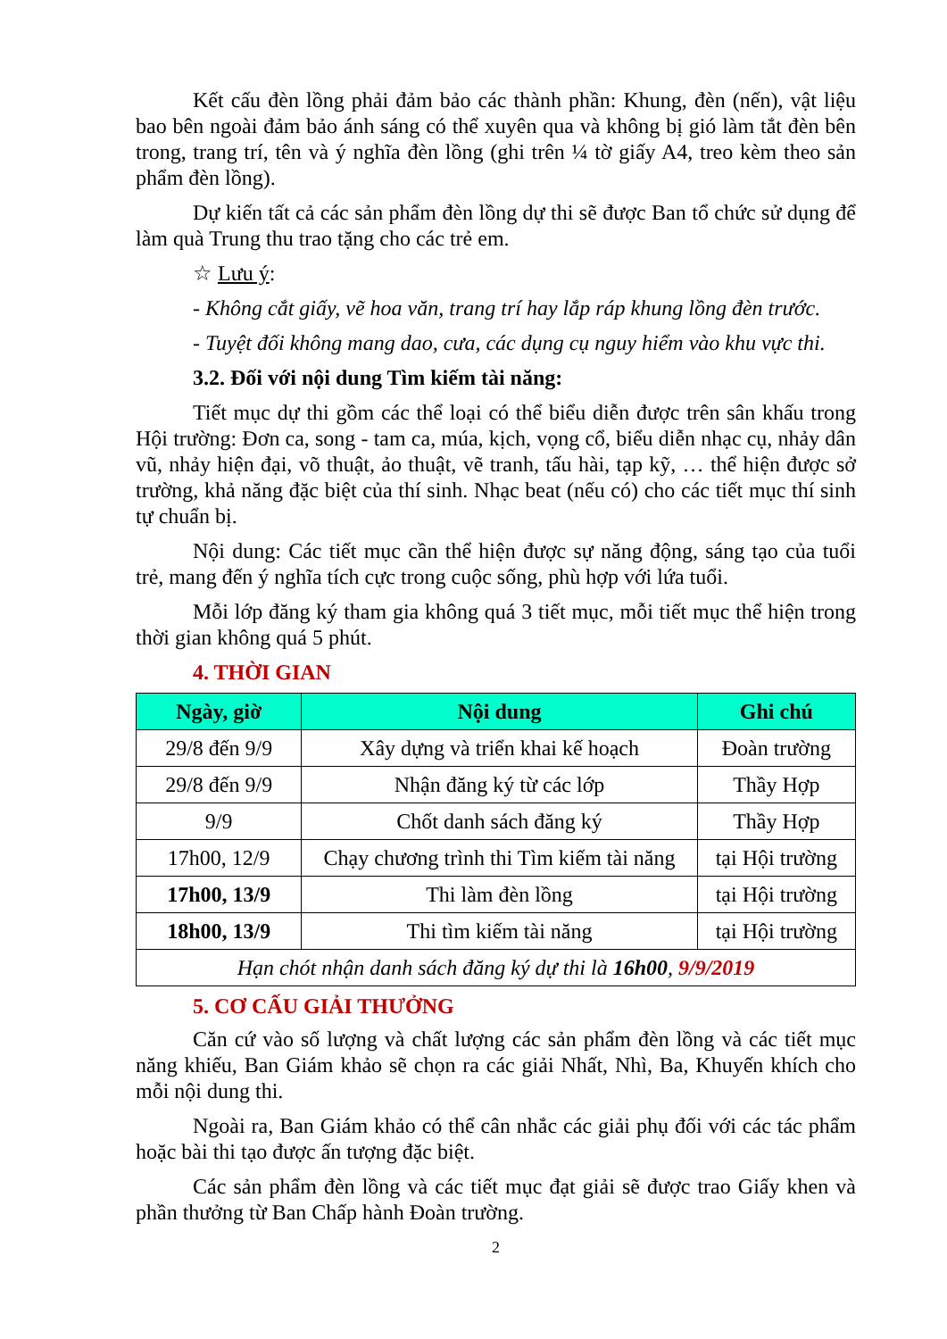Kết cấu đèn lồng phải đảm bảo các thành phần: Khung, đèn (nến), vật liệu bao bên ngoài đảm bảo ánh sáng có thể xuyên qua và không bị gió làm tắt đèn bên trong, trang trí, tên và ý nghĩa đèn lồng (ghi trên ¼ tờ giấy A4, treo kèm theo sản phẩm đèn lồng).
Dự kiến tất cả các sản phẩm đèn lồng dự thi sẽ được Ban tổ chức sử dụng để làm quà Trung thu trao tặng cho các trẻ em.
☆ Lưu ý:
- Không cắt giấy, vẽ hoa văn, trang trí hay lắp ráp khung lồng đèn trước.
- Tuyệt đối không mang dao, cưa, các dụng cụ nguy hiểm vào khu vực thi.
3.2. Đối với nội dung Tìm kiếm tài năng:
Tiết mục dự thi gồm các thể loại có thể biểu diễn được trên sân khấu trong Hội trường: Đơn ca, song - tam ca, múa, kịch, vọng cổ, biểu diễn nhạc cụ, nhảy dân vũ, nhảy hiện đại, võ thuật, ảo thuật, vẽ tranh, tấu hài, tạp kỹ, … thể hiện được sở trường, khả năng đặc biệt của thí sinh. Nhạc beat (nếu có) cho các tiết mục thí sinh tự chuẩn bị.
Nội dung: Các tiết mục cần thể hiện được sự năng động, sáng tạo của tuổi trẻ, mang đến ý nghĩa tích cực trong cuộc sống, phù hợp với lứa tuổi.
Mỗi lớp đăng ký tham gia không quá 3 tiết mục, mỗi tiết mục thể hiện trong thời gian không quá 5 phút.
4. THỜI GIAN
| Ngày, giờ | Nội dung | Ghi chú |
| --- | --- | --- |
| 29/8 đến 9/9 | Xây dựng và triển khai kế hoạch | Đoàn trường |
| 29/8 đến 9/9 | Nhận đăng ký từ các lớp | Thầy Hợp |
| 9/9 | Chốt danh sách đăng ký | Thầy Hợp |
| 17h00, 12/9 | Chạy chương trình thi Tìm kiếm tài năng | tại Hội trường |
| 17h00, 13/9 | Thi làm đèn lồng | tại Hội trường |
| 18h00, 13/9 | Thi tìm kiếm tài năng | tại Hội trường |
| Hạn chót nhận danh sách đăng ký dự thi là 16h00 , 9/9/2019 | | |
5. CƠ CẤU GIẢI THƯỞNG
Căn cứ vào số lượng và chất lượng các sản phẩm đèn lồng và các tiết mục năng khiếu, Ban Giám khảo sẽ chọn ra các giải Nhất, Nhì, Ba, Khuyến khích cho mỗi nội dung thi.
Ngoài ra, Ban Giám khảo có thể cân nhắc các giải phụ đối với các tác phẩm hoặc bài thi tạo được ấn tượng đặc biệt.
Các sản phẩm đèn lồng và các tiết mục đạt giải sẽ được trao Giấy khen và phần thưởng từ Ban Chấp hành Đoàn trường.
2